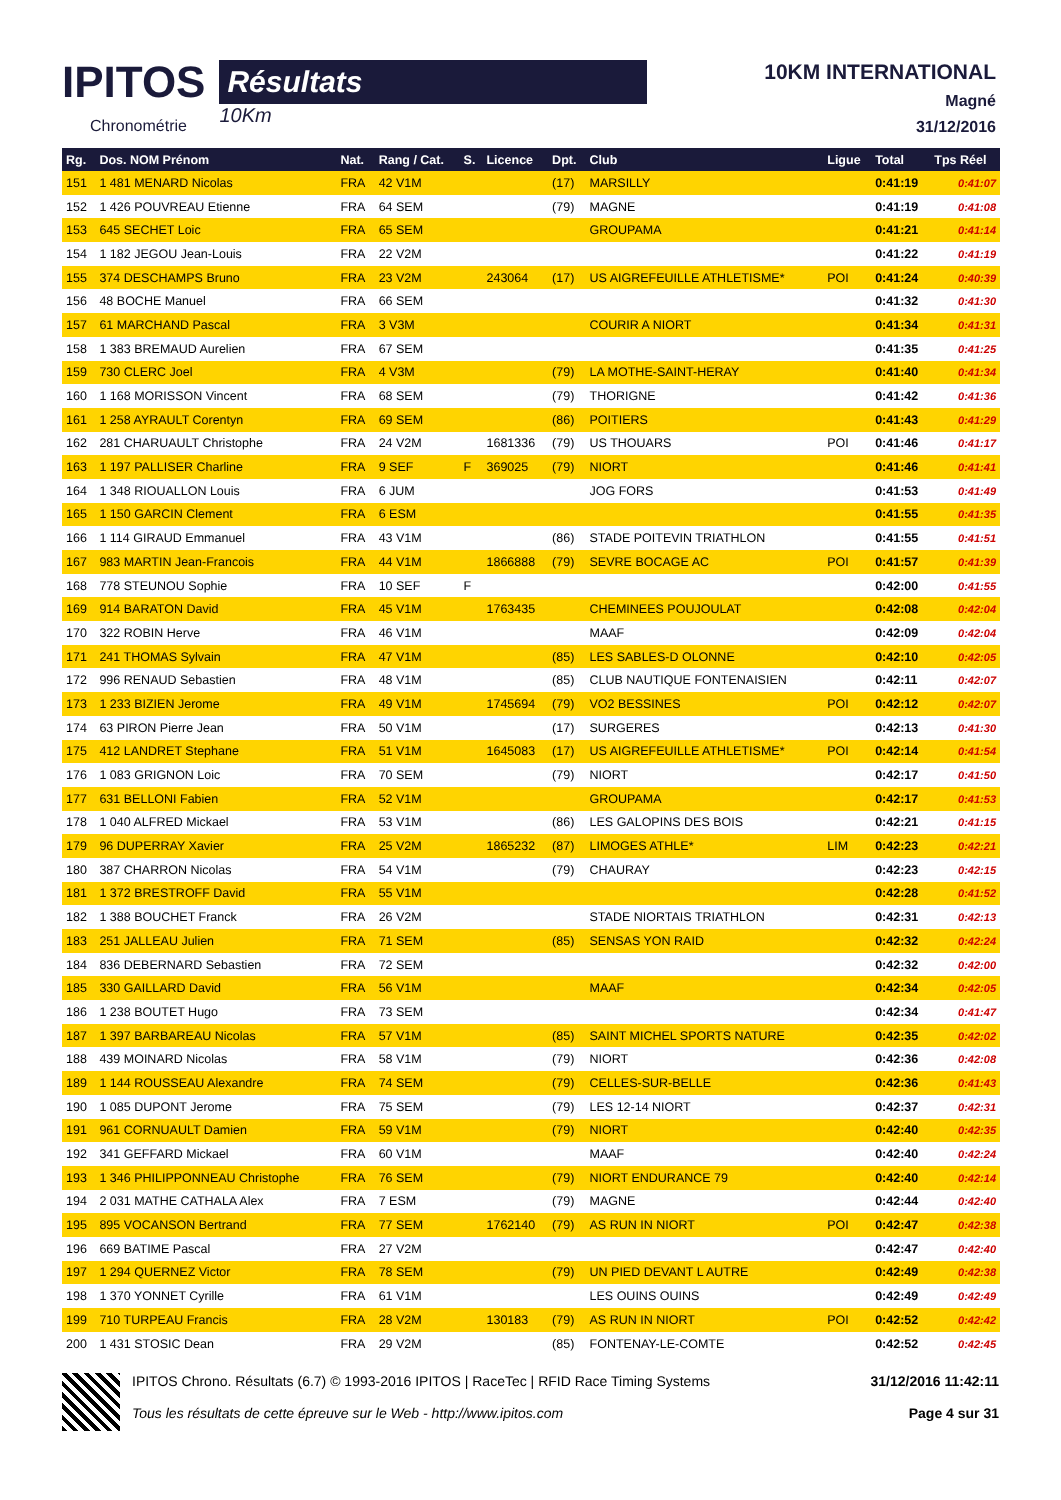IPITOS
Chronométrie
Résultats
10Km
10KM INTERNATIONAL
Magné
31/12/2016
| Rg. | Dos. NOM Prénom | Nat. | Rang / Cat. | S. | Licence | Dpt. | Club | Ligue | Total | Tps Réel |
| --- | --- | --- | --- | --- | --- | --- | --- | --- | --- | --- |
| 151 | 1 481 MENARD Nicolas | FRA | 42 V1M | | | (17) | MARSILLY | | 0:41:19 | 0:41:07 |
| 152 | 1 426 POUVREAU Etienne | FRA | 64 SEM | | | (79) | MAGNE | | 0:41:19 | 0:41:08 |
| 153 | 645 SECHET Loic | FRA | 65 SEM | | | | GROUPAMA | | 0:41:21 | 0:41:14 |
| 154 | 1 182 JEGOU Jean-Louis | FRA | 22 V2M | | | | | | 0:41:22 | 0:41:19 |
| 155 | 374 DESCHAMPS Bruno | FRA | 23 V2M | | 243064 | (17) | US AIGREFEUILLE ATHLETISME* | POI | 0:41:24 | 0:40:39 |
| 156 | 48 BOCHE Manuel | FRA | 66 SEM | | | | | | 0:41:32 | 0:41:30 |
| 157 | 61 MARCHAND Pascal | FRA | 3 V3M | | | | COURIR A NIORT | | 0:41:34 | 0:41:31 |
| 158 | 1 383 BREMAUD Aurelien | FRA | 67 SEM | | | | | | 0:41:35 | 0:41:25 |
| 159 | 730 CLERC Joel | FRA | 4 V3M | | | (79) | LA MOTHE-SAINT-HERAY | | 0:41:40 | 0:41:34 |
| 160 | 1 168 MORISSON Vincent | FRA | 68 SEM | | | (79) | THORIGNE | | 0:41:42 | 0:41:36 |
| 161 | 1 258 AYRAULT Corentyn | FRA | 69 SEM | | | (86) | POITIERS | | 0:41:43 | 0:41:29 |
| 162 | 281 CHARUAULT Christophe | FRA | 24 V2M | | 1681336 | (79) | US THOUARS | POI | 0:41:46 | 0:41:17 |
| 163 | 1 197 PALLISER Charline | FRA | 9 SEF | F | 369025 | (79) | NIORT | | 0:41:46 | 0:41:41 |
| 164 | 1 348 RIOUALLON Louis | FRA | 6 JUM | | | | JOG FORS | | 0:41:53 | 0:41:49 |
| 165 | 1 150 GARCIN Clement | FRA | 6 ESM | | | | | | 0:41:55 | 0:41:35 |
| 166 | 1 114 GIRAUD Emmanuel | FRA | 43 V1M | | | (86) | STADE POITEVIN TRIATHLON | | 0:41:55 | 0:41:51 |
| 167 | 983 MARTIN Jean-Francois | FRA | 44 V1M | | 1866888 | (79) | SEVRE BOCAGE AC | POI | 0:41:57 | 0:41:39 |
| 168 | 778 STEUNOU Sophie | FRA | 10 SEF | F | | | | | 0:42:00 | 0:41:55 |
| 169 | 914 BARATON David | FRA | 45 V1M | | 1763435 | | CHEMINEES POUJOULAT | | 0:42:08 | 0:42:04 |
| 170 | 322 ROBIN Herve | FRA | 46 V1M | | | | MAAF | | 0:42:09 | 0:42:04 |
| 171 | 241 THOMAS Sylvain | FRA | 47 V1M | | | (85) | LES SABLES-D OLONNE | | 0:42:10 | 0:42:05 |
| 172 | 996 RENAUD Sebastien | FRA | 48 V1M | | | (85) | CLUB NAUTIQUE FONTENAISIEN | | 0:42:11 | 0:42:07 |
| 173 | 1 233 BIZIEN Jerome | FRA | 49 V1M | | 1745694 | (79) | VO2 BESSINES | POI | 0:42:12 | 0:42:07 |
| 174 | 63 PIRON Pierre Jean | FRA | 50 V1M | | | (17) | SURGERES | | 0:42:13 | 0:41:30 |
| 175 | 412 LANDRET Stephane | FRA | 51 V1M | | 1645083 | (17) | US AIGREFEUILLE ATHLETISME* | POI | 0:42:14 | 0:41:54 |
| 176 | 1 083 GRIGNON Loic | FRA | 70 SEM | | | (79) | NIORT | | 0:42:17 | 0:41:50 |
| 177 | 631 BELLONI Fabien | FRA | 52 V1M | | | | GROUPAMA | | 0:42:17 | 0:41:53 |
| 178 | 1 040 ALFRED Mickael | FRA | 53 V1M | | | (86) | LES GALOPINS DES BOIS | | 0:42:21 | 0:41:15 |
| 179 | 96 DUPERRAY Xavier | FRA | 25 V2M | | 1865232 | (87) | LIMOGES ATHLE* | LIM | 0:42:23 | 0:42:21 |
| 180 | 387 CHARRON Nicolas | FRA | 54 V1M | | | (79) | CHAURAY | | 0:42:23 | 0:42:15 |
| 181 | 1 372 BRESTROFF David | FRA | 55 V1M | | | | | | 0:42:28 | 0:41:52 |
| 182 | 1 388 BOUCHET Franck | FRA | 26 V2M | | | | STADE NIORTAIS TRIATHLON | | 0:42:31 | 0:42:13 |
| 183 | 251 JALLEAU Julien | FRA | 71 SEM | | | (85) | SENSAS YON RAID | | 0:42:32 | 0:42:24 |
| 184 | 836 DEBERNARD Sebastien | FRA | 72 SEM | | | | | | 0:42:32 | 0:42:00 |
| 185 | 330 GAILLARD David | FRA | 56 V1M | | | | MAAF | | 0:42:34 | 0:42:05 |
| 186 | 1 238 BOUTET Hugo | FRA | 73 SEM | | | | | | 0:42:34 | 0:41:47 |
| 187 | 1 397 BARBAREAU Nicolas | FRA | 57 V1M | | | (85) | SAINT MICHEL SPORTS NATURE | | 0:42:35 | 0:42:02 |
| 188 | 439 MOINARD Nicolas | FRA | 58 V1M | | | (79) | NIORT | | 0:42:36 | 0:42:08 |
| 189 | 1 144 ROUSSEAU Alexandre | FRA | 74 SEM | | | (79) | CELLES-SUR-BELLE | | 0:42:36 | 0:41:43 |
| 190 | 1 085 DUPONT Jerome | FRA | 75 SEM | | | (79) | LES 12-14 NIORT | | 0:42:37 | 0:42:31 |
| 191 | 961 CORNUAULT Damien | FRA | 59 V1M | | | (79) | NIORT | | 0:42:40 | 0:42:35 |
| 192 | 341 GEFFARD Mickael | FRA | 60 V1M | | | | MAAF | | 0:42:40 | 0:42:24 |
| 193 | 1 346 PHILIPPONNEAU Christophe | FRA | 76 SEM | | | (79) | NIORT ENDURANCE 79 | | 0:42:40 | 0:42:14 |
| 194 | 2 031 MATHE CATHALA Alex | FRA | 7 ESM | | | (79) | MAGNE | | 0:42:44 | 0:42:40 |
| 195 | 895 VOCANSON Bertrand | FRA | 77 SEM | | 1762140 | (79) | AS RUN IN NIORT | POI | 0:42:47 | 0:42:38 |
| 196 | 669 BATIME Pascal | FRA | 27 V2M | | | | | | 0:42:47 | 0:42:40 |
| 197 | 1 294 QUERNEZ Victor | FRA | 78 SEM | | | (79) | UN PIED DEVANT L AUTRE | | 0:42:49 | 0:42:38 |
| 198 | 1 370 YONNET Cyrille | FRA | 61 V1M | | | | LES OUINS OUINS | | 0:42:49 | 0:42:49 |
| 199 | 710 TURPEAU Francis | FRA | 28 V2M | | 130183 | (79) | AS RUN IN NIORT | POI | 0:42:52 | 0:42:42 |
| 200 | 1 431 STOSIC Dean | FRA | 29 V2M | | | (85) | FONTENAY-LE-COMTE | | 0:42:52 | 0:42:45 |
IPITOS Chrono. Résultats (6.7) © 1993-2016 IPITOS | RaceTec | RFID Race Timing Systems
Tous les résultats de cette épreuve sur le Web - http://www.ipitos.com
31/12/2016 11:42:11
Page 4 sur 31